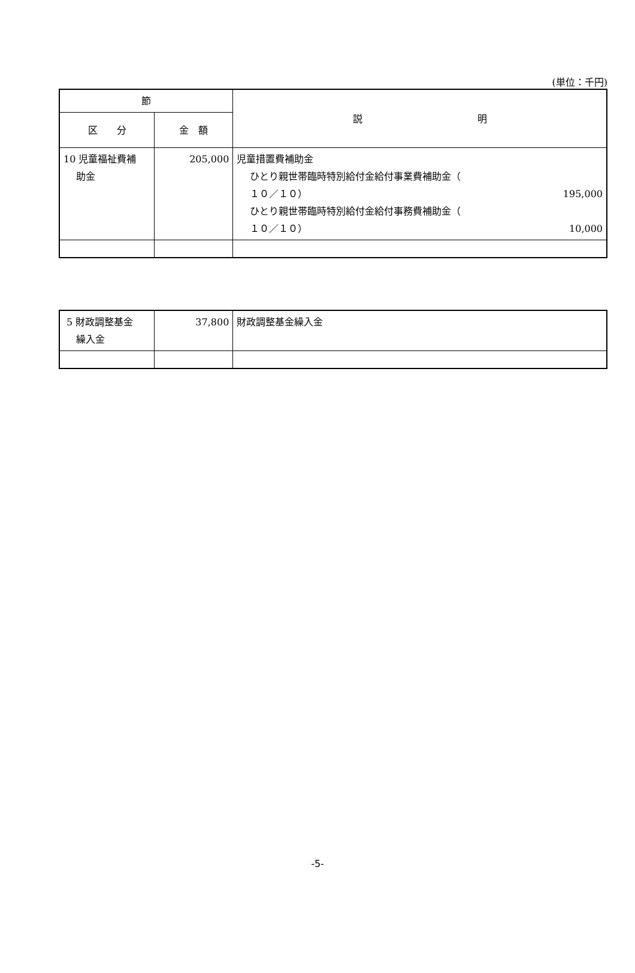(単位：千円)
| 節 | | 説 明 |
| --- | --- | --- |
| 区 分 | 金 額 | |
| 10 児童福祉費補 助金 | 205,000 | 児童措置費補助金 ひとり親世帯臨時特別給付金給付事業費補助金（ １０／１０） 195,000 ひとり親世帯臨時特別給付金給付事務費補助金（ １０／１０） 10,000 |
| 5 財政調整基金 繰入金 | 37,800 | 財政調整基金繰入金 |
-5-